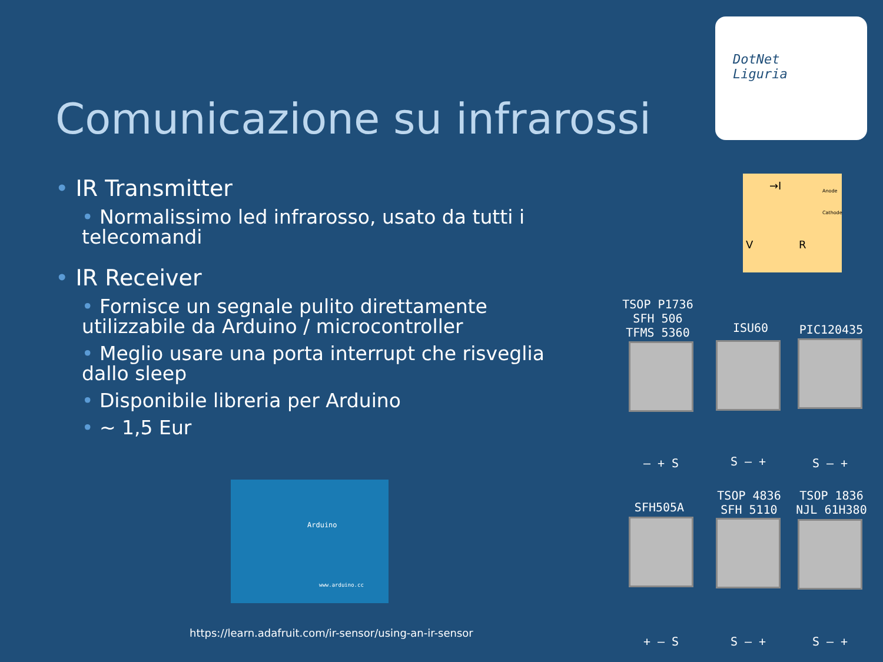DotNet
Liguria
Comunicazione su infrarossi
• IR Transmitter
• Normalissimo led infrarosso, usato da tutti i telecomandi
• IR Receiver
• Fornisce un segnale pulito direttamente utilizzabile da Arduino / microcontroller
• Meglio usare una porta interrupt che risveglia dallo sleep
• Disponibile libreria per Arduino
• ~ 1,5 Eur
→I Anode
Cathode
V R
Arduino
www.arduino.cc
TSOP P1736
SFH 506
TFMS 5360
ISU60 PIC120435
– + S S – + S – +
SFH505A
TSOP 4836
SFH 5110
TSOP 1836
NJL 61H380
+ – S S – + S – +
https://learn.adafruit.com/ir-sensor/using-an-ir-sensor